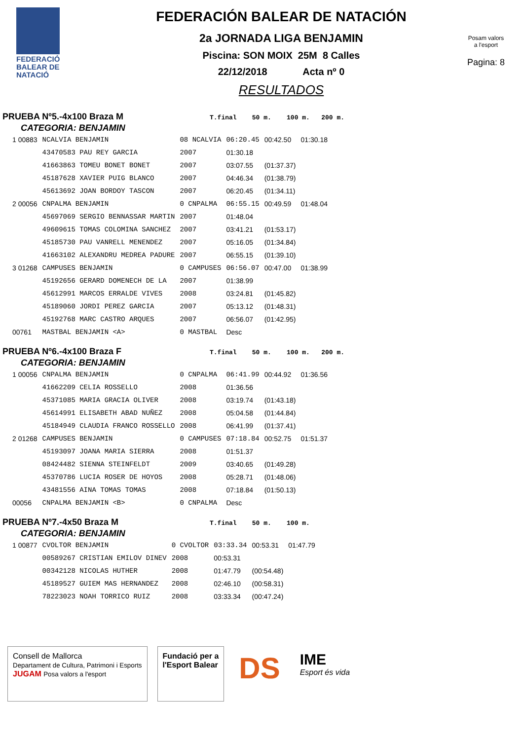FEDERACIÓ
BALEAR DE
NATACIÓ
FEDERACIÓN BALEAR DE NATACIÓN
2a JORNADA LIGA BENJAMIN
Piscina: SON MOIX 25M 8 Calles
22/12/2018 Acta nº 0
RESULTADOS
Posam valors
a l'esport
Pagina: 8
PRUEBA Nº5.-4x100 Braza M
T.final 50 m. 100 m. 200 m.
CATEGORIA: BENJAMIN
| 1 00883 | NCALVIA BENJAMIN | 08 NCALVIA | 06:20.45 | 00:42.50 | 01:30.18 |
| | 43470583 PAU REY GARCIA | 2007 | 01:30.18 | | |
| | 41663863 TOMEU BONET BONET | 2007 | 03:07.55 | (01:37.37) | |
| | 45187628 XAVIER PUIG BLANCO | 2007 | 04:46.34 | (01:38.79) | |
| | 45613692 JOAN BORDOY TASCON | 2007 | 06:20.45 | (01:34.11) | |
| 2 00056 | CNPALMA BENJAMIN | 0 CNPALMA | 06:55.15 | 00:49.59 | 01:48.04 |
| | 45697069 SERGIO BENNASSAR MARTIN | 2007 | 01:48.04 | | |
| | 49609615 TOMAS COLOMINA SANCHEZ | 2007 | 03:41.21 | (01:53.17) | |
| | 45185730 PAU VANRELL MENENDEZ | 2007 | 05:16.05 | (01:34.84) | |
| | 41663102 ALEXANDRU MEDREA PADURE | 2007 | 06:55.15 | (01:39.10) | |
| 3 01268 | CAMPUSES BENJAMIN | 0 CAMPUSES | 06:56.07 | 00:47.00 | 01:38.99 |
| | 45192656 GERARD DOMENECH DE LA | 2007 | 01:38.99 | | |
| | 45612991 MARCOS ERRALDE VIVES | 2008 | 03:24.81 | (01:45.82) | |
| | 45189060 JORDI PEREZ GARCIA | 2007 | 05:13.12 | (01:48.31) | |
| | 45192768 MARC CASTRO ARQUES | 2007 | 06:56.07 | (01:42.95) | |
| 00761 | MASTBAL BENJAMIN <A> | 0 MASTBAL | Desc | | |
PRUEBA Nº6.-4x100 Braza F
T.final 50 m. 100 m. 200 m.
CATEGORIA: BENJAMIN
| 1 00056 | CNPALMA BENJAMIN | 0 CNPALMA | 06:41.99 | 00:44.92 | 01:36.56 |
| | 41662209 CELIA ROSSELLO | 2008 | 01:36.56 | | |
| | 45371085 MARIA GRACIA OLIVER | 2008 | 03:19.74 | (01:43.18) | |
| | 45614991 ELISABETH ABAD NUÑEZ | 2008 | 05:04.58 | (01:44.84) | |
| | 45184949 CLAUDIA FRANCO ROSSELLO | 2008 | 06:41.99 | (01:37.41) | |
| 2 01268 | CAMPUSES BENJAMIN | 0 CAMPUSES | 07:18.84 | 00:52.75 | 01:51.37 |
| | 45193097 JOANA MARIA SIERRA | 2008 | 01:51.37 | | |
| | 08424482 SIENNA STEINFELDT | 2009 | 03:40.65 | (01:49.28) | |
| | 45370786 LUCIA ROSER DE HOYOS | 2008 | 05:28.71 | (01:48.06) | |
| | 43481556 AINA TOMAS TOMAS | 2008 | 07:18.84 | (01:50.13) | |
| 00056 | CNPALMA BENJAMIN <B> | 0 CNPALMA | Desc | | |
PRUEBA Nº7.-4x50 Braza M
T.final 50 m. 100 m.
CATEGORIA: BENJAMIN
| 1 00877 | CVOLTOR BENJAMIN | 0 CVOLTOR | 03:33.34 | 00:53.31 | 01:47.79 |
| | 00589267 CRISTIAN EMILOV DINEV | 2008 | 00:53.31 | | |
| | 00342128 NICOLAS HUTHER | 2008 | 01:47.79 | (00:54.48) | |
| | 45189527 GUIEM MAS HERNANDEZ | 2008 | 02:46.10 | (00:58.31) | |
| | 78223023 NOAH TORRICO RUIZ | 2008 | 03:33.34 | (00:47.24) | |
Consell de Mallorca
Departament de Cultura, Patrimoni i Esports
JUGAM Posa valors a l'esport
Fundació per a
l'Esport Balear
DS
IME
Esport és vida